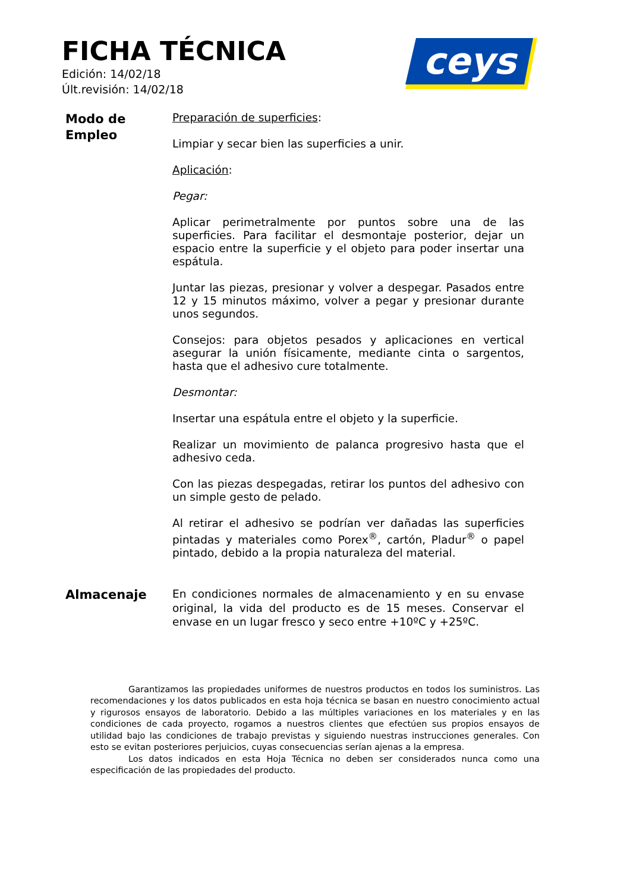FICHA TÉCNICA
Edición: 14/02/18
Últ.revisión: 14/02/18
ceys
Modo de
Empleo
Preparación de superficies:
Limpiar y secar bien las superficies a unir.
Aplicación:
Pegar:
Aplicar perimetralmente por puntos sobre una de las superficies. Para facilitar el desmontaje posterior, dejar un espacio entre la superficie y el objeto para poder insertar una espátula.
Juntar las piezas, presionar y volver a despegar. Pasados entre 12 y 15 minutos máximo, volver a pegar y presionar durante unos segundos.
Consejos: para objetos pesados y aplicaciones en vertical asegurar la unión físicamente, mediante cinta o sargentos, hasta que el adhesivo cure totalmente.
Desmontar:
Insertar una espátula entre el objeto y la superficie.
Realizar un movimiento de palanca progresivo hasta que el adhesivo ceda.
Con las piezas despegadas, retirar los puntos del adhesivo con un simple gesto de pelado.
Al retirar el adhesivo se podrían ver dañadas las superficies pintadas y materiales como Porex<sup>®</sup>, cartón, Pladur<sup>®</sup> o papel pintado, debido a la propia naturaleza del material.
Almacenaje
En condiciones normales de almacenamiento y en su envase original, la vida del producto es de 15 meses. Conservar el envase en un lugar fresco y seco entre +10ºC y +25ºC.
Garantizamos las propiedades uniformes de nuestros productos en todos los suministros. Las recomendaciones y los datos publicados en esta hoja técnica se basan en nuestro conocimiento actual y rigurosos ensayos de laboratorio. Debido a las múltiples variaciones en los materiales y en las condiciones de cada proyecto, rogamos a nuestros clientes que efectúen sus propios ensayos de utilidad bajo las condiciones de trabajo previstas y siguiendo nuestras instrucciones generales. Con esto se evitan posteriores perjuicios, cuyas consecuencias serían ajenas a la empresa.
Los datos indicados en esta Hoja Técnica no deben ser considerados nunca como una especificación de las propiedades del producto.